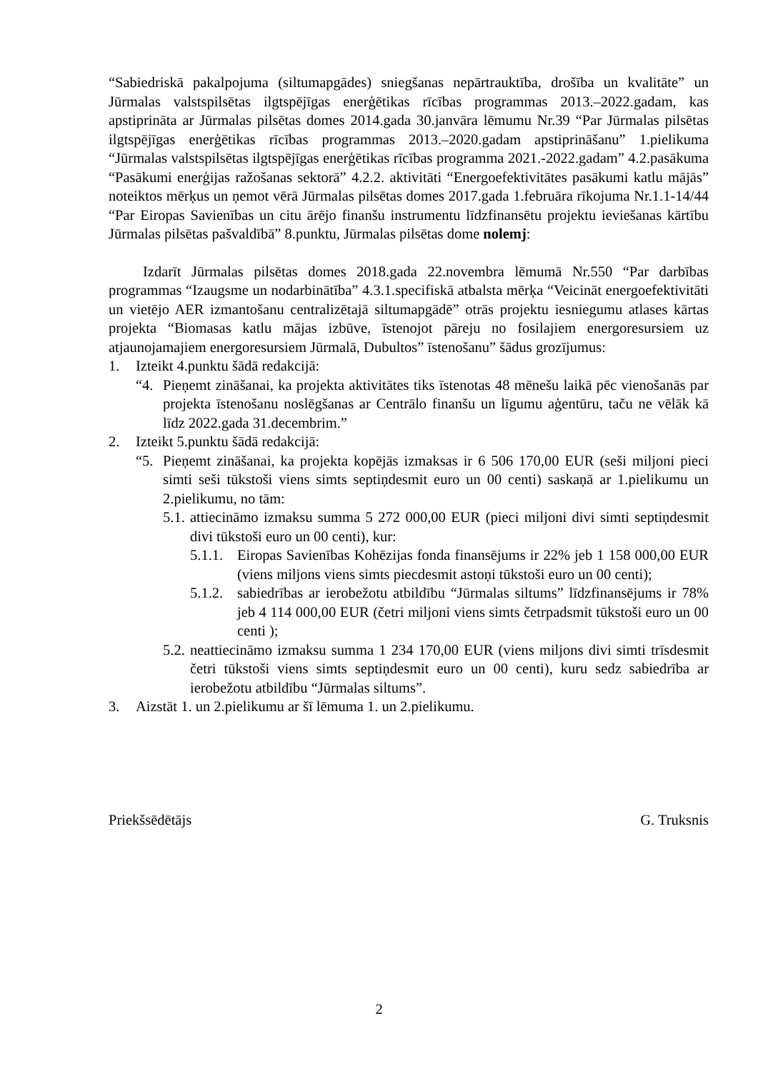“Sabiedriskā pakalpojuma (siltumapgādes) sniegšanas nepārtrauktība, drošība un kvalitāte” un Jūrmalas valstspilsētas ilgtspējīgas enerģētikas rīcības programmas 2013.–2022.gadam, kas apstiprināta ar Jūrmalas pilsētas domes 2014.gada 30.janvāra lēmumu Nr.39 “Par Jūrmalas pilsētas ilgtspējīgas enerģētikas rīcības programmas 2013.–2020.gadam apstiprināšanu” 1.pielikuma “Jūrmalas valstspilsētas ilgtspējīgas enerģētikas rīcības programma 2021.-2022.gadam” 4.2.pasākuma “Pasākumi enerģijas ražošanas sektorā” 4.2.2. aktivitāti “Energoefektivitātes pasākumi katlu mājās” noteiktos mērķus un ņemot vērā Jūrmalas pilsētas domes 2017.gada 1.februāra rīkojuma Nr.1.1-14/44 “Par Eiropas Savienības un citu ārējo finanšu instrumentu līdzfinansētu projektu ieviešanas kārtību Jūrmalas pilsētas pašvaldībā” 8.punktu, Jūrmalas pilsētas dome nolemj:
Izdarīt Jūrmalas pilsētas domes 2018.gada 22.novembra lēmumā Nr.550 “Par darbības programmas “Izaugsme un nodarbinātība” 4.3.1.specifiskā atbalsta mērķa “Veicināt energoefektivitāti un vietējo AER izmantošanu centralizētajā siltumapgādē” otrās projektu iesniegumu atlases kārtas projekta “Biomasas katlu mājas izbūve, īstenojot pāreju no fosilajiem energoresursiem uz atjaunojamajiem energoresursiem Jūrmalā, Dubultos” īstenošanu” šādus grozījumus:
1. Izteikt 4.punktu šādā redakcijā:
“4. Pieņemt zināšanai, ka projekta aktivitātes tiks īstenotas 48 mēnešu laikā pēc vienošanās par projekta īstenošanu noslēgšanas ar Centrālo finanšu un līgumu aģentūru, taču ne vēlāk kā līdz 2022.gada 31.decembrim.”
2. Izteikt 5.punktu šādā redakcijā:
“5. Pieņemt zināšanai, ka projekta kopējās izmaksas ir 6 506 170,00 EUR (seši miljoni pieci simti seši tūkstoši viens simts septiņdesmit euro un 00 centi) saskaņā ar 1.pielikumu un 2.pielikumu, no tām:
5.1. attiecināmo izmaksu summa 5 272 000,00 EUR (pieci miljoni divi simti septiņdesmit divi tūkstoši euro un 00 centi), kur:
5.1.1. Eiropas Savienības Kohēzijas fonda finansējums ir 22% jeb 1 158 000,00 EUR (viens miljons viens simts piecdesmit astoņi tūkstoši euro un 00 centi);
5.1.2. sabiedrības ar ierobežotu atbildību “Jūrmalas siltums” līdzfinansējums ir 78% jeb 4 114 000,00 EUR (četri miljoni viens simts četrpadsmit tūkstoši euro un 00 centi );
5.2. neattiecināmo izmaksu summa 1 234 170,00 EUR (viens miljons divi simti trīsdesmit četri tūkstoši viens simts septiņdesmit euro un 00 centi), kuru sedz sabiedrība ar ierobežotu atbildību “Jūrmalas siltums”.
3. Aizstāt 1. un 2.pielikumu ar šī lēmuma 1. un 2.pielikumu.
Priekšsēdētājs G. Truksnis
2